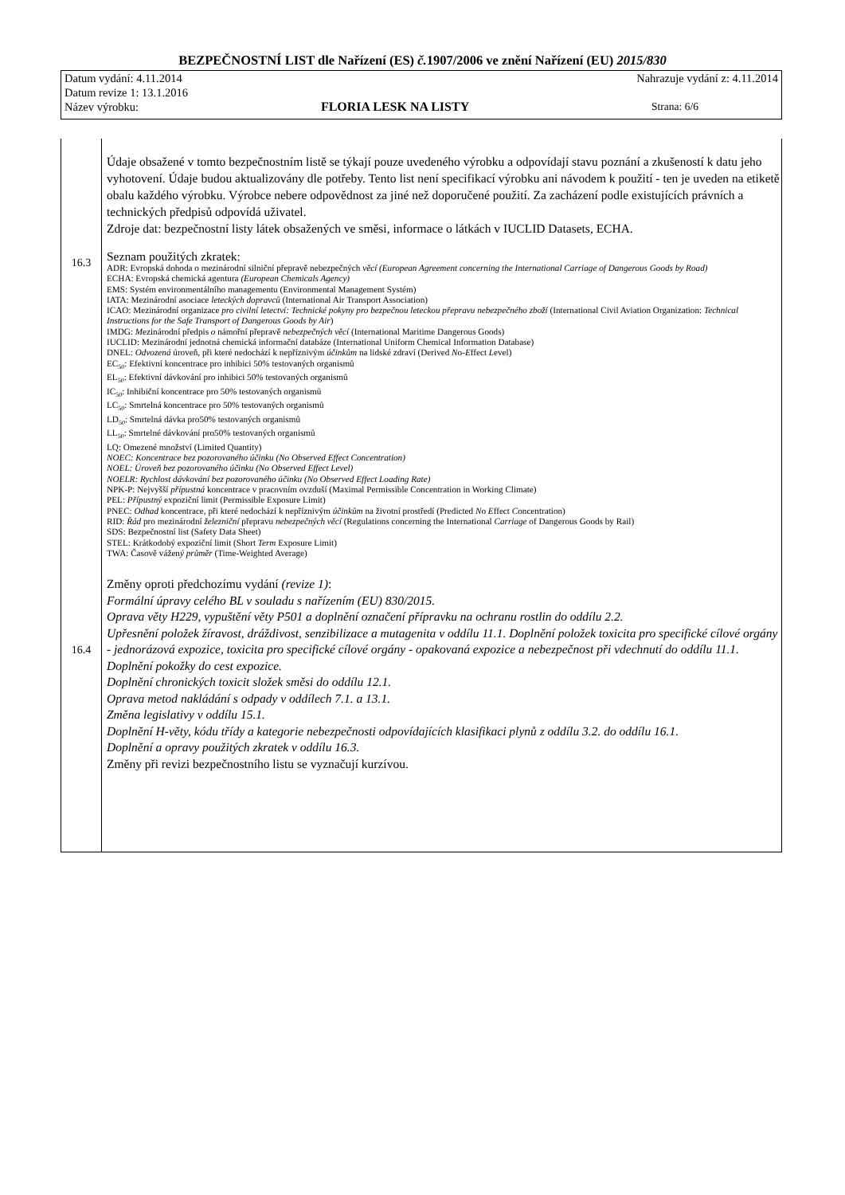BEZPEČNOSTNÍ LIST dle Nařízení (ES) č. 1907/2006 ve znění Nařízení (EU) 2015/830
Datum vydání: 4.11.2014 Nahrazuje vydání z: 4.11.2014
Datum revize 1: 13.1.2016
Název výrobku: FLORIA LESK NA LISTY Strana: 6/6
16.3
16.4
Údaje obsažené v tomto bezpečnostním listě se týkají pouze uvedeného výrobku a odpovídají stavu poznání a zkušeností k datu jeho vyhotovení. Údaje budou aktualizovány dle potřeby. Tento list není specifikací výrobku ani návodem k použití - ten je uveden na etiketě obalu každého výrobku. Výrobce nebere odpovědnost za jiné než doporučené použití. Za zacházení podle existujících právních a technických předpisů odpovídá uživatel.
Zdroje dat: bezpečnostní listy látek obsažených ve směsi, informace o látkách v IUCLID Datasets, ECHA.
Seznam použitých zkratek:
ADR: Evropská dohoda o mezinárodní silniční přepravě nebezpečných věcí (European Agreement concerning the International Carriage of Dangerous Goods by Road)
ECHA: Evropská chemická agentura (European Chemicals Agency)
EMS: Systém environmentálního managementu (Environmental Management Systém)
IATA: Mezinárodní asociace leteckých dopravců (International Air Transport Association)
ICAO: Mezinárodní organizace pro civilní letectví: Technické pokyny pro bezpečnou leteckou přepravu nebezpečného zboží (International Civil Aviation Organization: Technical Instructions for the Safe Transport of Dangerous Goods by Air)
IMDG: Mezinárodní předpis o námořní přepravě nebezpečných věcí (International Maritime Dangerous Goods)
IUCLID: Mezinárodní jednotná chemická informační databáze (International Uniform Chemical Information Database)
DNEL: Odvozená úroveň, při které nedochází k nepříznivým účinkům na lidské zdraví (Derived No-Effect Level)
EC<sub>50</sub>: Efektivní koncentrace pro inhibici 50% testovaných organismů
EL<sub>50</sub>: Efektivní dávkování pro inhibici 50% testovaných organismů
IC<sub>50</sub>: Inhibiční koncentrace pro 50% testovaných organismů
LC<sub>50</sub>: Smrtelná koncentrace pro 50% testovaných organismů
LD<sub>50</sub>: Smrtelná dávka pro50% testovaných organismů
LL<sub>50</sub>: Smrtelné dávkování pro50% testovaných organismů
LQ: Omezené množství (Limited Quantity)
NOEC: Koncentrace bez pozorovaného účinku (No Observed Effect Concentration)
NOEL: Úroveň bez pozorovaného účinku (No Observed Effect Level)
NOELR: Rychlost dávkování bez pozorovaného účinku (No Observed Effect Loading Rate)
NPK-P: Nejvyšší přípustná koncentrace v pracovním ovzduší (Maximal Permissible Concentration in Working Climate)
PEL: Přípustný expoziční limit (Permissible Exposure Limit)
PNEC: Odhad koncentrace, při které nedochází k nepříznivým účinkům na životní prostředí (Predicted No Effect Concentration)
RID: Řád pro mezinárodní železniční přepravu nebezpečných věcí (Regulations concerning the International Carriage of Dangerous Goods by Rail)
SDS: Bezpečnostní list (Safety Data Sheet)
STEL: Krátkodobý expoziční limit (Short Term Exposure Limit)
TWA: Časově vážený průměr (Time-Weighted Average)
Změny oproti předchozímu vydání (revize 1):
Formální úpravy celého BL v souladu s nařízením (EU) 830/2015.
Oprava věty H229, vypuštění věty P501 a doplnění označení přípravku na ochranu rostlin do oddílu 2.2.
Upřesnění položek žíravost, dráždivost, senzibilizace a mutagenita v oddílu 11.1. Doplnění položek toxicita pro specifické cílové orgány - jednorázová expozice, toxicita pro specifické cílové orgány - opakovaná expozice a nebezpečnost při vdechnutí do oddílu 11.1. Doplnění pokožky do cest expozice.
Doplnění chronických toxicit složek směsi do oddílu 12.1.
Oprava metod nakládání s odpady v oddílech 7.1. a 13.1.
Změna legislativy v oddílu 15.1.
Doplnění H-věty, kódu třídy a kategorie nebezpečnosti odpovídajících klasifikaci plynů z oddílu 3.2. do oddílu 16.1.
Doplnění a opravy použitých zkratek v oddílu 16.3.
Změny při revizi bezpečnostního listu se vyznačují kurzívou.